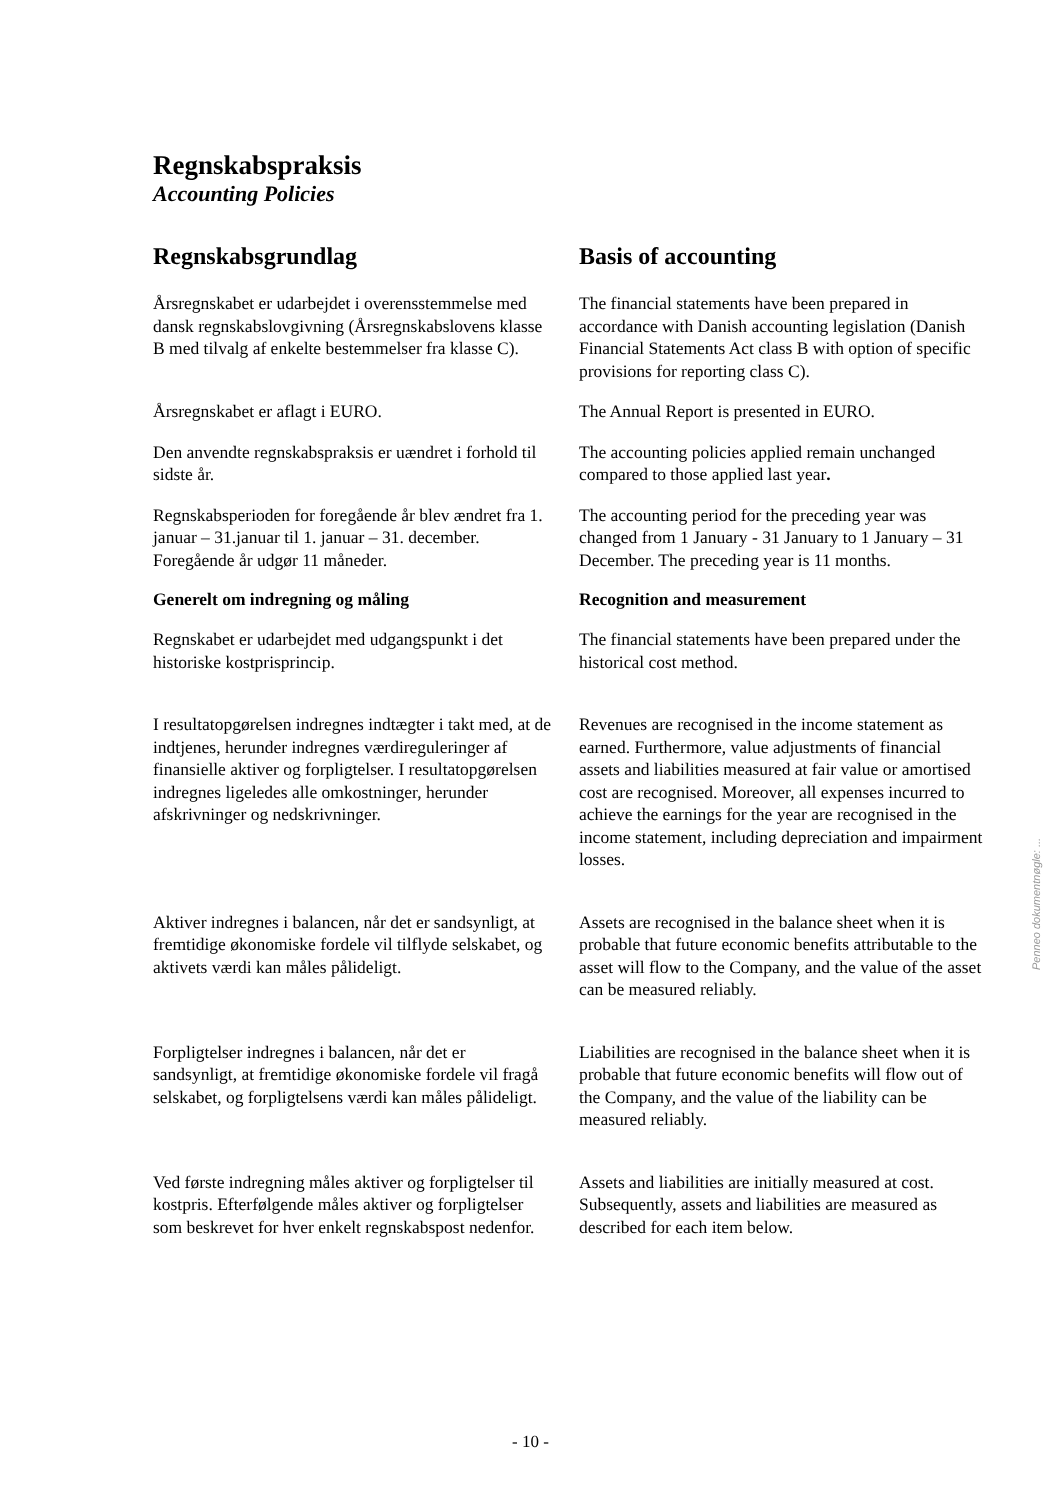Regnskabspraksis
Accounting Policies
Regnskabsgrundlag Basis of accounting
Årsregnskabet er udarbejdet i overensstemmelse med dansk regnskabslovgivning (Årsregnskabslovens klasse B med tilvalg af enkelte bestemmelser fra klasse C).
The financial statements have been prepared in accordance with Danish accounting legislation (Danish Financial Statements Act class B with option of specific provisions for reporting class C).
Årsregnskabet er aflagt i EURO. The Annual Report is presented in EURO.
Den anvendte regnskabspraksis er uændret i forhold til sidste år.
The accounting policies applied remain unchanged compared to those applied last year.
Regnskabsperioden for foregående år blev ændret fra 1. januar – 31.januar til 1. januar – 31. december. Foregående år udgør 11 måneder.
The accounting period for the preceding year was changed from 1 January - 31 January to 1 January – 31 December. The preceding year is 11 months.
Generelt om indregning og måling Recognition and measurement
Regnskabet er udarbejdet med udgangspunkt i det historiske kostprisprincip.
The financial statements have been prepared under the historical cost method.
I resultatopgørelsen indregnes indtægter i takt med, at de indtjenes, herunder indregnes værdireguleringer af finansielle aktiver og forpligtelser. I resultatopgørelsen indregnes ligeledes alle omkostninger, herunder afskrivninger og nedskrivninger.
Revenues are recognised in the income statement as earned. Furthermore, value adjustments of financial assets and liabilities measured at fair value or amortised cost are recognised. Moreover, all expenses incurred to achieve the earnings for the year are recognised in the income statement, including depreciation and impairment losses.
Aktiver indregnes i balancen, når det er sandsynligt, at fremtidige økonomiske fordele vil tilflyde selskabet, og aktivets værdi kan måles pålideligt.
Assets are recognised in the balance sheet when it is probable that future economic benefits attributable to the asset will flow to the Company, and the value of the asset can be measured reliably.
Forpligtelser indregnes i balancen, når det er sandsynligt, at fremtidige økonomiske fordele vil fragå selskabet, og forpligtelsens værdi kan måles pålideligt.
Liabilities are recognised in the balance sheet when it is probable that future economic benefits will flow out of the Company, and the value of the liability can be measured reliably.
Ved første indregning måles aktiver og forpligtelser til kostpris. Efterfølgende måles aktiver og forpligtelser som beskrevet for hver enkelt regnskabspost nedenfor.
Assets and liabilities are initially measured at cost. Subsequently, assets and liabilities are measured as described for each item below.
Penneo dokumentnøgle: ...
- 10 -